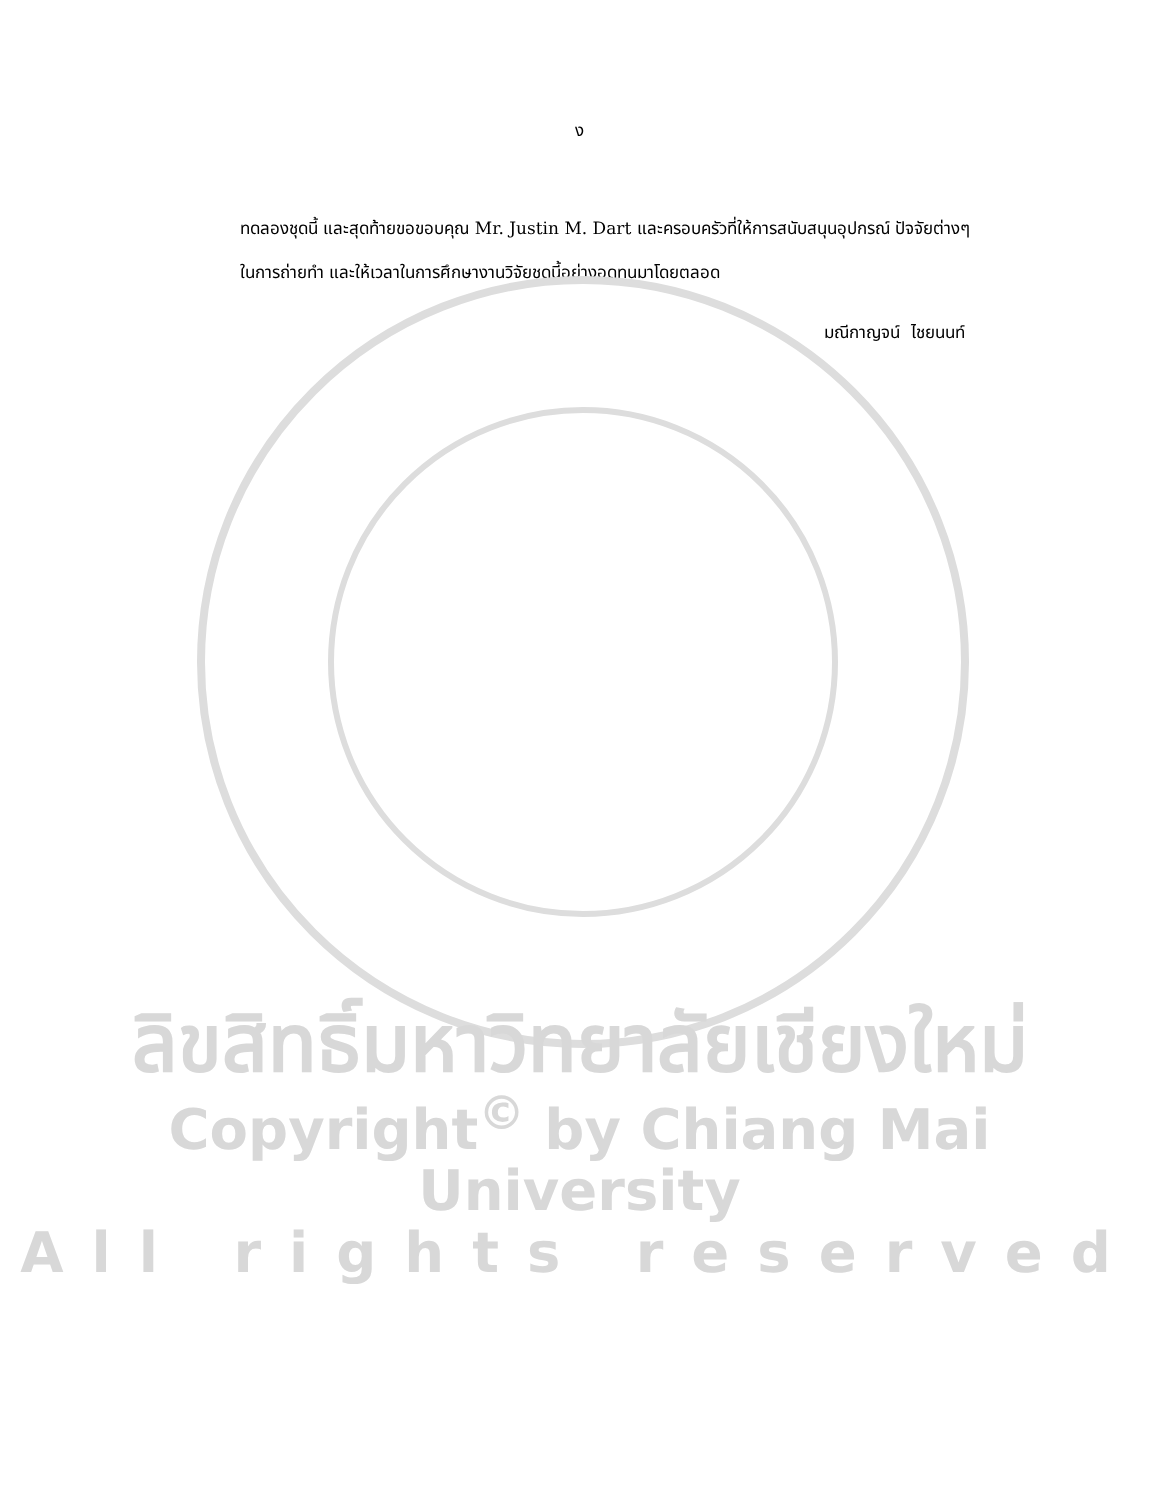ง
ทดลองชุดนี้ และสุดท้ายขอขอบคุณ Mr. Justin M. Dart และครอบครัวที่ให้การสนับสนุนอุปกรณ์ ปัจจัยต่างๆ ในการถ่ายทำ และให้เวลาในการศึกษางานวิจัยชุดนี้อย่างอดทนมาโดยตลอด
มณีกาญจน์ ไชยนนท์
ลิขสิทธิ์มหาวิทยาลัยเชียงใหม่
Copyright<sup>©</sup> by Chiang Mai University
All rights reserved